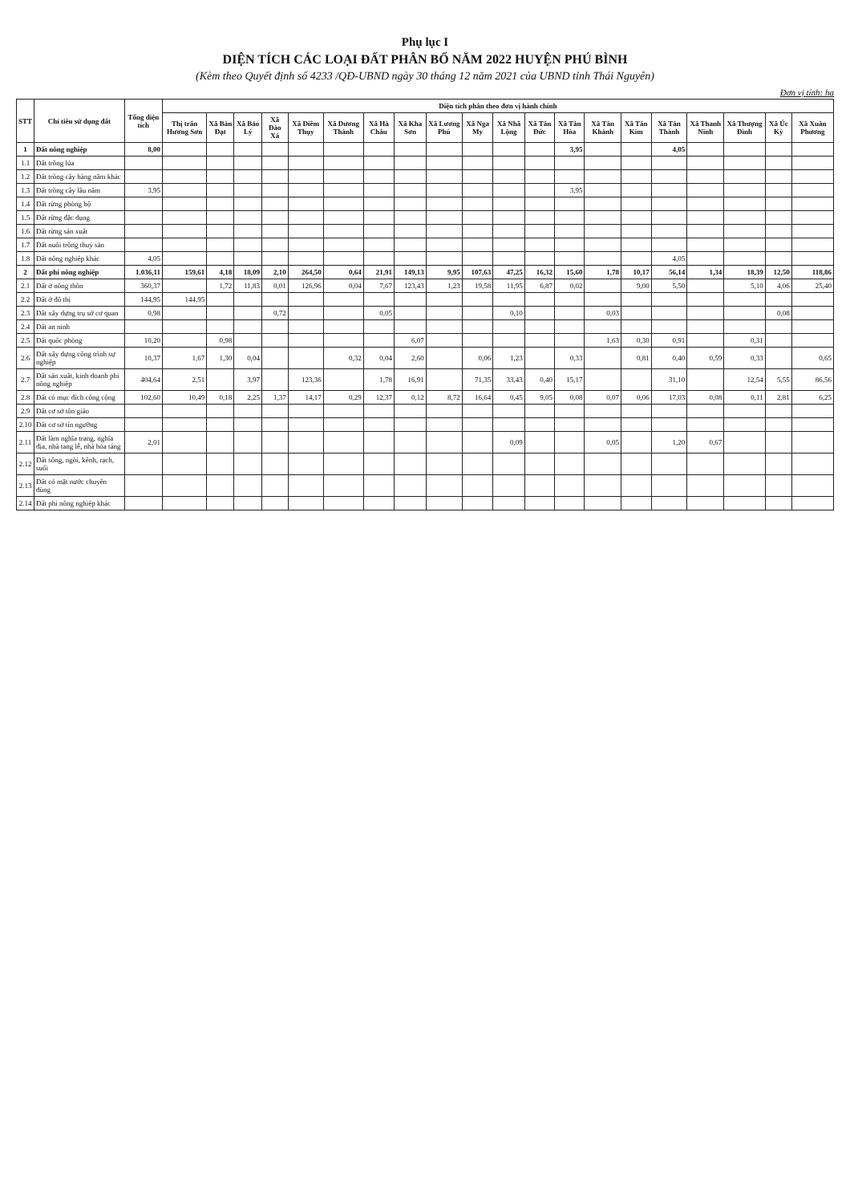Phụ lục I
DIỆN TÍCH CÁC LOẠI ĐẤT PHÂN BỔ NĂM 2022 HUYỆN PHÚ BÌNH
(Kèm theo Quyết định số 4233 /QĐ-UBND ngày 30 tháng 12 năm 2021 của UBND tỉnh Thái Nguyên)
Đơn vị tính: ha
| STT | Chỉ tiêu sử dụng đất | Tổng diện tích | Diện tích phân theo đơn vị hành chính | | | | | | | | | | | | | | | | | | | |
| --- | --- | --- | --- | --- | --- | --- | --- | --- | --- | --- | --- | --- | --- | --- | --- | --- | --- | --- | --- | --- | --- | --- |
| | | | Thị trấn Hương Sơn | Xã Bàn Đạt | Xã Bảo Lý | Xã Đào Xá | Xã Điềm Thụy | Xã Dương Thành | Xã Hà Châu | Xã Kha Sơn | Xã Lương Phú | Xã Nga My | Xã Nhã Lộng | Xã Tân Đức | Xã Tân Hòa | Xã Tân Khánh | Xã Tân Kim | Xã Tân Thành | Xã Thanh Ninh | Xã Thượng Đình | Xã Úc Kỳ | Xã Xuân Phương |
| 1 | Đất nông nghiệp | 8,00 | | | | | | | | | | | | | 3,95 | | | 4,05 | | | | |
| 1.1 | Đất trồng lúa | | | | | | | | | | | | | | | | | | | | | |
| 1.2 | Đất trồng cây hàng năm khác | | | | | | | | | | | | | | | | | | | | | |
| 1.3 | Đất trồng cây lâu năm | 3,95 | | | | | | | | | | | | | 3,95 | | | | | | | |
| 1.4 | Đất rừng phòng hộ | | | | | | | | | | | | | | | | | | | | | |
| 1.5 | Đất rừng đặc dụng | | | | | | | | | | | | | | | | | | | | | |
| 1.6 | Đất rừng sản xuất | | | | | | | | | | | | | | | | | | | | | |
| 1.7 | Đất nuôi trồng thuỷ sản | | | | | | | | | | | | | | | | | | | | | |
| 1.8 | Đất nông nghiệp khác | 4,05 | | | | | | | | | | | | | | | | 4,05 | | | | |
| 2 | Đất phi nông nghiệp | 1.036,11 | 159,61 | 4,18 | 18,09 | 2,10 | 264,50 | 0,64 | 21,91 | 149,13 | 9,95 | 107,63 | 47,25 | 16,32 | 15,60 | 1,78 | 10,17 | 56,14 | 1,34 | 18,39 | 12,50 | 118,86 |
| 2.1 | Đất ở nông thôn | 360,37 | | 1,72 | 11,83 | 0,01 | 126,96 | 0,04 | 7,67 | 123,43 | 1,23 | 19,58 | 11,95 | 6,87 | 0,02 | | 9,00 | 5,50 | | 5,10 | 4,06 | 25,40 |
| 2.2 | Đất ở đô thị | 144,95 | 144,95 | | | | | | | | | | | | | | | | | | | |
| 2.3 | Đất xây dựng trụ sở cơ quan | 0,98 | | | | 0,72 | | | 0,05 | | | | 0,10 | | | 0,03 | | | | | 0,08 | |
| 2.4 | Đất an ninh | | | | | | | | | | | | | | | | | | | | | |
| 2.5 | Đất quốc phòng | 10,20 | | 0,98 | | | | | | 6,07 | | | | | | 1,63 | 0,30 | 0,91 | | 0,31 | | |
| 2.6 | Đất xây dựng công trình sự nghiệp | 10,37 | 1,67 | 1,30 | 0,04 | | | 0,32 | 0,04 | 2,60 | | 0,06 | 1,23 | | 0,33 | | 0,81 | 0,40 | 0,59 | 0,33 | | 0,65 |
| 2.7 | Đất sản xuất, kinh doanh phi nông nghiệp | 404,64 | 2,51 | | 3,97 | | 123,36 | | 1,78 | 16,91 | | 71,35 | 33,43 | 0,40 | 15,17 | | | 31,10 | | 12,54 | 5,55 | 86,56 |
| 2.8 | Đất có mục đích công cộng | 102,60 | 10,49 | 0,18 | 2,25 | 1,37 | 14,17 | 0,29 | 12,37 | 0,12 | 8,72 | 16,64 | 0,45 | 9,05 | 0,08 | 0,07 | 0,06 | 17,03 | 0,08 | 0,11 | 2,81 | 6,25 |
| 2.9 | Đất cơ sở tôn giáo | | | | | | | | | | | | | | | | | | | | | |
| 2.10 | Đất cơ sở tín ngưỡng | | | | | | | | | | | | | | | | | | | | | |
| 2.11 | Đất làm nghĩa trang, nghĩa địa, nhà tang lễ, nhà hỏa táng | 2,01 | | | | | | | | | | | 0,09 | | | 0,05 | | 1,20 | 0,67 | | | |
| 2.12 | Đất sông, ngòi, kênh, rạch, suối | | | | | | | | | | | | | | | | | | | | | |
| 2.13 | Đất có mặt nước chuyên dùng | | | | | | | | | | | | | | | | | | | | | |
| 2.14 | Đất phi nông nghiệp khác | | | | | | | | | | | | | | | | | | | | | |